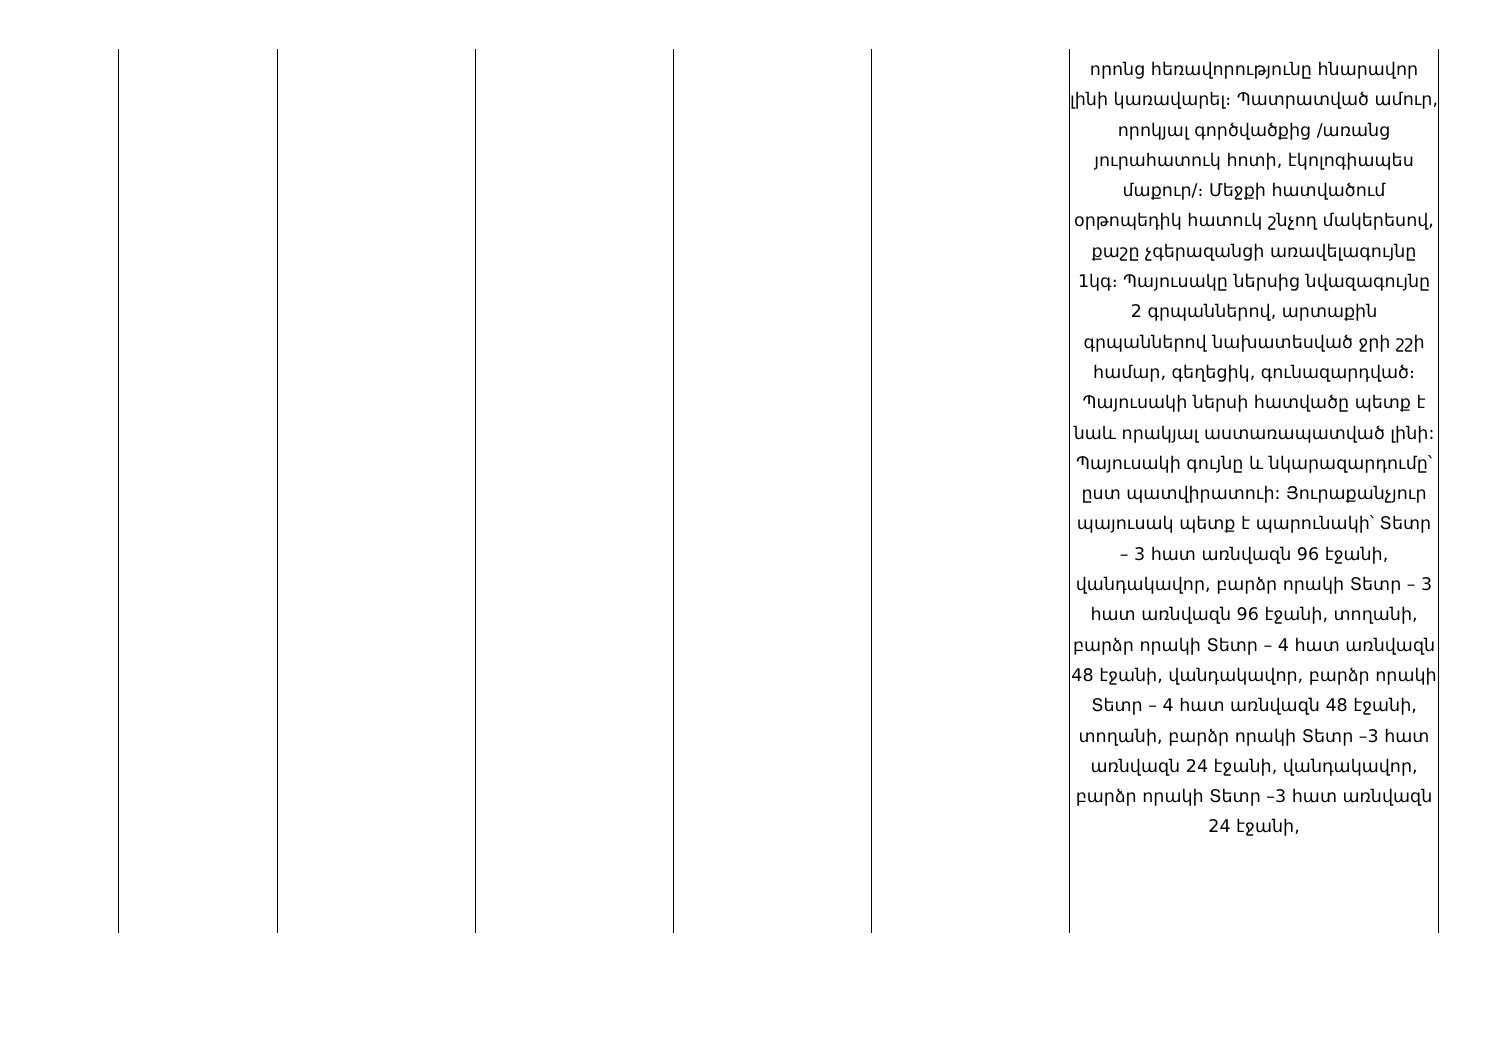| | | | | | որոնց հեռավորությունը հնարավոր լինի կառավարել։ Պատրատված ամուր, որոկյալ գործվածքից /առանց յուրահատուկ հոտի, էկոլոգիապես մաքուր/։ Մեջքի հատվածում օրթոպեդիկ հատուկ շնչող մակերեսով, քաշը չգերազանցի առավելագույնը 1կգ։ Պայուսակը ներսից նվազագույնը 2 գրպաններով, արտաքին գրպաններով նախատեսված ջրի շշի համար, գեղեցիկ, գունազարդված։ Պայուսակի ներսի հատվածը պետք է նաև որակյալ աստառապատված լինի: Պայուսակի գույնը և նկարազարդումը՝ ըստ պատվիրատուի: Յուրաքանչյուր պայուսակ պետք է պարունակի՝ Տետր – 3 հատ առնվազն 96 էջանի, վանդակավոր, բարձր որակի Տետր – 3 հատ առնվազն 96 էջանի, տողանի, բարձր որակի Տետր – 4 հատ առնվազն 48 էջանի, վանդակավոր, բարձր որակի Տետր – 4 հատ առնվազն 48 էջանի, տողանի, բարձր որակի Տետր –3 հատ առնվազն 24 էջանի, վանդակավոր, բարձր որակի Տետր –3 հատ առնվազն 24 էջանի, |